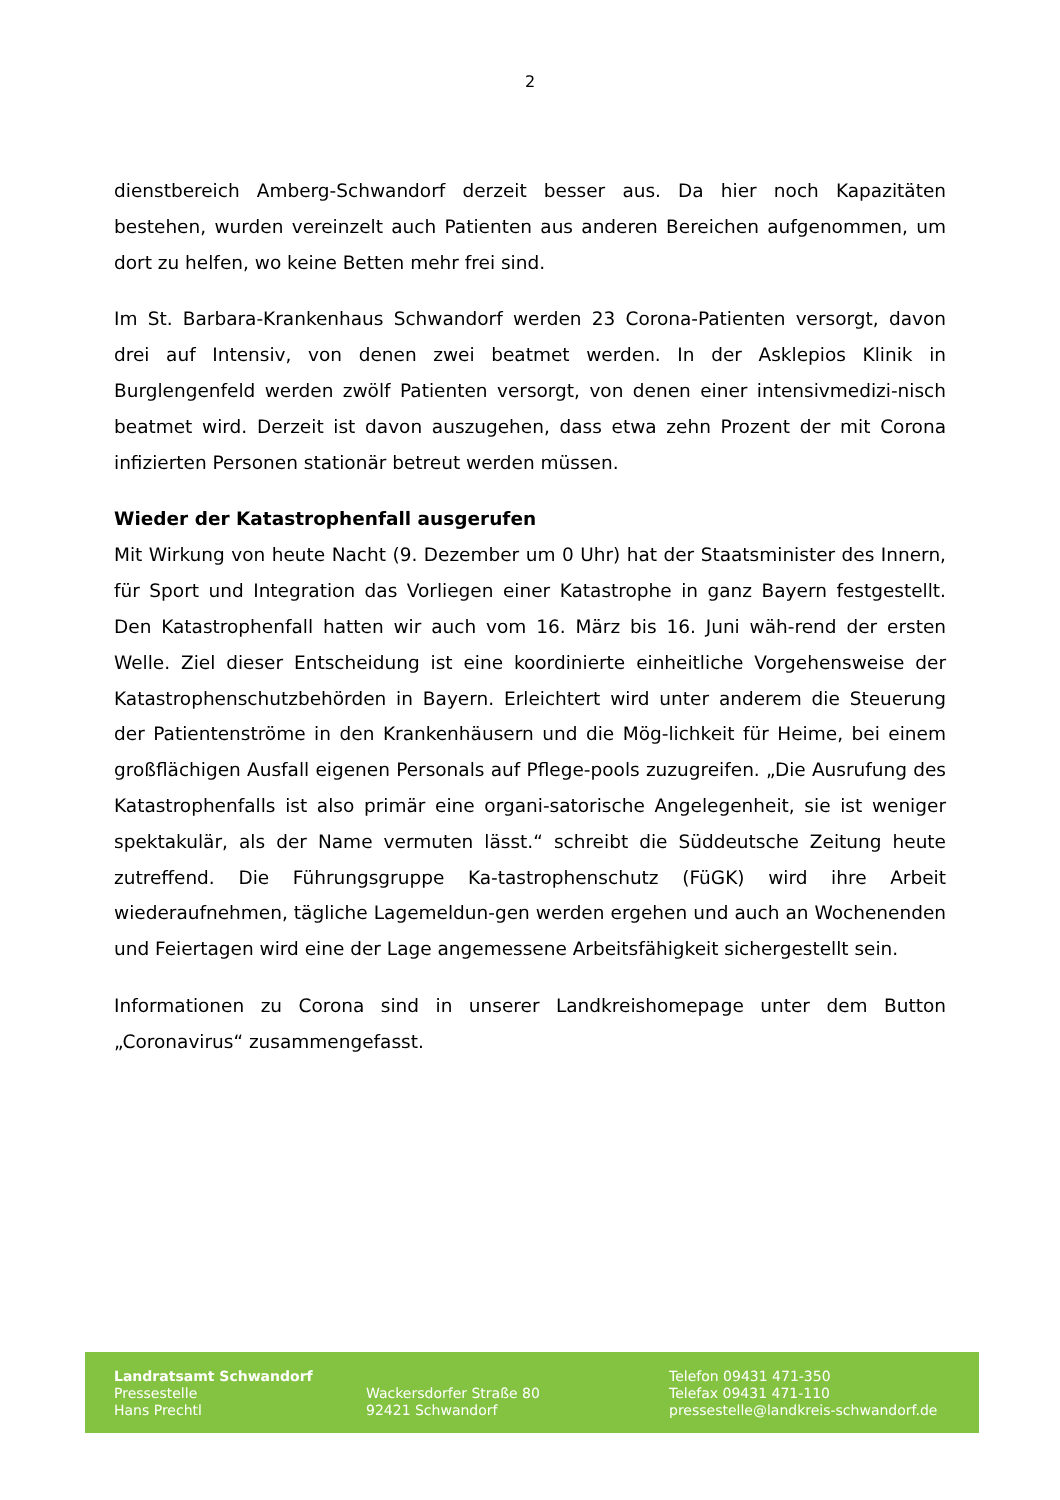2
dienstbereich Amberg-Schwandorf derzeit besser aus. Da hier noch Kapazitäten bestehen, wurden vereinzelt auch Patienten aus anderen Bereichen aufgenommen, um dort zu helfen, wo keine Betten mehr frei sind.
Im St. Barbara-Krankenhaus Schwandorf werden 23 Corona-Patienten versorgt, davon drei auf Intensiv, von denen zwei beatmet werden. In der Asklepios Klinik in Burglengenfeld werden zwölf Patienten versorgt, von denen einer intensivmedizi-nisch beatmet wird. Derzeit ist davon auszugehen, dass etwa zehn Prozent der mit Corona infizierten Personen stationär betreut werden müssen.
Wieder der Katastrophenfall ausgerufen
Mit Wirkung von heute Nacht (9. Dezember um 0 Uhr) hat der Staatsminister des Innern, für Sport und Integration das Vorliegen einer Katastrophe in ganz Bayern festgestellt. Den Katastrophenfall hatten wir auch vom 16. März bis 16. Juni wäh-rend der ersten Welle. Ziel dieser Entscheidung ist eine koordinierte einheitliche Vorgehensweise der Katastrophenschutzbehörden in Bayern. Erleichtert wird unter anderem die Steuerung der Patientenströme in den Krankenhäusern und die Mög-lichkeit für Heime, bei einem großflächigen Ausfall eigenen Personals auf Pflege-pools zuzugreifen. „Die Ausrufung des Katastrophenfalls ist also primär eine organi-satorische Angelegenheit, sie ist weniger spektakulär, als der Name vermuten lässt.“ schreibt die Süddeutsche Zeitung heute zutreffend. Die Führungsgruppe Ka-tastrophenschutz (FüGK) wird ihre Arbeit wiederaufnehmen, tägliche Lagemeldun-gen werden ergehen und auch an Wochenenden und Feiertagen wird eine der Lage angemessene Arbeitsfähigkeit sichergestellt sein.
Informationen zu Corona sind in unserer Landkreishomepage unter dem Button „Coronavirus“ zusammengefasst.
Landratsamt Schwandorf
Pressestelle
Hans Prechtl
Wackersdorfer Straße 80
92421 Schwandorf
Telefon 09431 471-350
Telefax 09431 471-110
pressestelle@landkreis-schwandorf.de